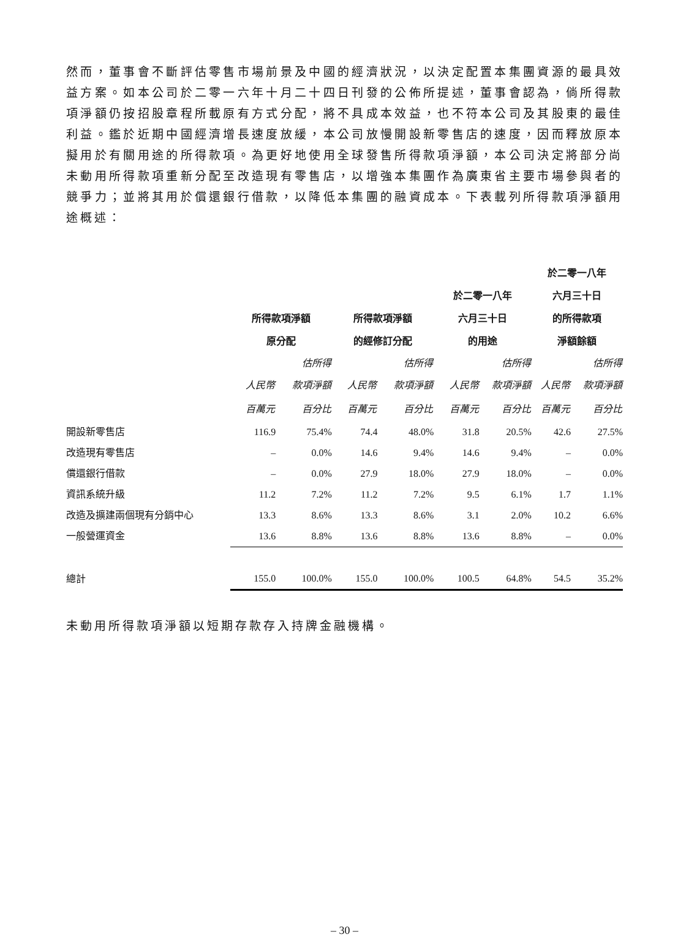然而，董事會不斷評估零售市場前景及中國的經濟狀況，以決定配置本集團資源的最具效益方案。如本公司於二零一六年十月二十四日刊發的公佈所提述，董事會認為，倘所得款項淨額仍按招股章程所載原有方式分配，將不具成本效益，也不符本公司及其股東的最佳利益。鑑於近期中國經濟增長速度放緩，本公司放慢開設新零售店的速度，因而釋放原本擬用於有關用途的所得款項。為更好地使用全球發售所得款項淨額，本公司決定將部分尚未動用所得款項重新分配至改造現有零售店，以增強本集團作為廣東省主要市場參與者的競爭力；並將其用於償還銀行借款，以降低本集團的融資成本。下表載列所得款項淨額用途概述：
| | | | | | | | 於二零一八年 | |
| --- | --- | --- | --- | --- | --- | --- | --- | --- |
| | | | | | 於二零一八年 | | 六月三十日 | |
| | 所得款項淨額 | | 所得款項淨額 | | 六月三十日 | | 的所得款項 | |
| | 原分配 | | 的經修訂分配 | | 的用途 | | 淨額餘額 | |
| | | 估所得 | | 估所得 | | 估所得 | | 估所得 |
| | 人民幣 | 款項淨額 | 人民幣 | 款項淨額 | 人民幣 | 款項淨額 | 人民幣 | 款項淨額 |
| | 百萬元 | 百分比 | 百萬元 | 百分比 | 百萬元 | 百分比 | 百萬元 | 百分比 |
| 開設新零售店 | 116.9 | 75.4% | 74.4 | 48.0% | 31.8 | 20.5% | 42.6 | 27.5% |
| 改造現有零售店 | – | 0.0% | 14.6 | 9.4% | 14.6 | 9.4% | – | 0.0% |
| 償還銀行借款 | – | 0.0% | 27.9 | 18.0% | 27.9 | 18.0% | – | 0.0% |
| 資訊系統升級 | 11.2 | 7.2% | 11.2 | 7.2% | 9.5 | 6.1% | 1.7 | 1.1% |
| 改造及擴建兩個現有分銷中心 | 13.3 | 8.6% | 13.3 | 8.6% | 3.1 | 2.0% | 10.2 | 6.6% |
| 一般營運資金 | 13.6 | 8.8% | 13.6 | 8.8% | 13.6 | 8.8% | – | 0.0% |
| 總計 | 155.0 | 100.0% | 155.0 | 100.0% | 100.5 | 64.8% | 54.5 | 35.2% |
未動用所得款項淨額以短期存款存入持牌金融機構。
– 30 –